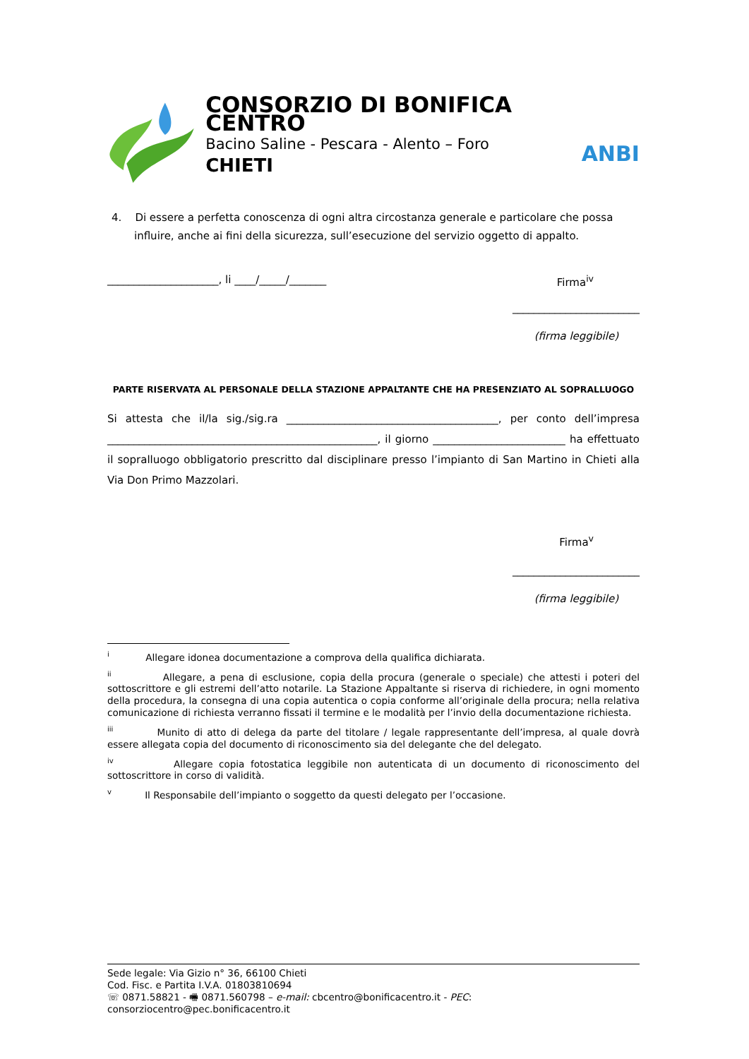CONSORZIO DI BONIFICA CENTRO
Bacino Saline - Pescara - Alento – Foro
CHIETI
ANBI
4. Di essere a perfetta conoscenza di ogni altra circostanza generale e particolare che possa influire, anche ai fini della sicurezza, sull’esecuzione del servizio oggetto di appalto.
_____________________, li ____/_____/_______ Firma<sup>iv</sup>
________________________
(firma leggibile)
PARTE RISERVATA AL PERSONALE DELLA STAZIONE APPALTANTE CHE HA PRESENZIATO AL SOPRALLUOGO
Si attesta che il/la sig./sig.ra ________________________________________, per conto dell’impresa ___________________________________________________, il giorno _________________________ ha effettuato il sopralluogo obbligatorio prescritto dal disciplinare presso l’impianto di San Martino in Chieti alla Via Don Primo Mazzolari.
Firma<sup>v</sup>
________________________
(firma leggibile)
<sup>i</sup> Allegare idonea documentazione a comprova della qualifica dichiarata.
<sup>ii</sup> Allegare, a pena di esclusione, copia della procura (generale o speciale) che attesti i poteri del sottoscrittore e gli estremi dell’atto notarile. La Stazione Appaltante si riserva di richiedere, in ogni momento della procedura, la consegna di una copia autentica o copia conforme all’originale della procura; nella relativa comunicazione di richiesta verranno fissati il termine e le modalità per l’invio della documentazione richiesta.
<sup>iii</sup> Munito di atto di delega da parte del titolare / legale rappresentante dell’impresa, al quale dovrà essere allegata copia del documento di riconoscimento sia del delegante che del delegato.
<sup>iv</sup> Allegare copia fotostatica leggibile non autenticata di un documento di riconoscimento del sottoscrittore in corso di validità.
<sup>v</sup> Il Responsabile dell’impianto o soggetto da questi delegato per l’occasione.
Sede legale: Via Gizio n° 36, 66100 Chieti
Cod. Fisc. e Partita I.V.A. 01803810694
☏ 0871.58821 - 🖷 0871.560798 – e-mail: cbcentro@bonificacentro.it - PEC: consorziocentro@pec.bonificacentro.it